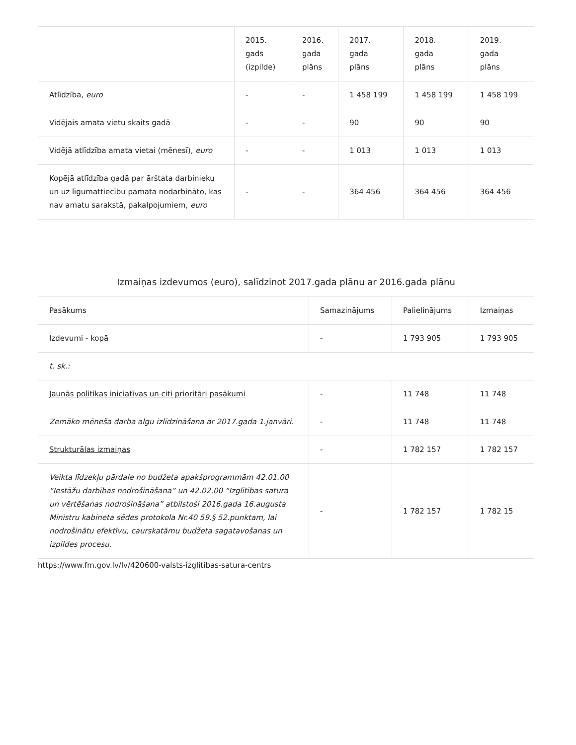| | 2015. gads (izpilde) | 2016. gada plāns | 2017. gada plāns | 2018. gada plāns | 2019. gada plāns |
| --- | --- | --- | --- | --- | --- |
| Atlīdzība, euro | - | - | 1 458 199 | 1 458 199 | 1 458 199 |
| Vidējais amata vietu skaits gadā | - | - | 90 | 90 | 90 |
| Vidējā atlīdzība amata vietai (mēnesī), euro | - | - | 1 013 | 1 013 | 1 013 |
| Kopējā atlīdzība gadā par ārštata darbinieku un uz līgumattiecību pamata nodarbināto, kas nav amatu sarakstā, pakalpojumiem, euro | - | - | 364 456 | 364 456 | 364 456 |
| Izmaiņas izdevumos (euro), salīdzinot 2017.gada plānu ar 2016.gada plānu | | | |
| --- | --- | --- | --- |
| Pasākums | Samazinājums | Palielinājums | Izmaiņas |
| Izdevumi - kopā | - | 1 793 905 | 1 793 905 |
| t. sk.: | | | |
| Jaunās politikas iniciatīvas un citi prioritāri pasākumi | - | 11 748 | 11 748 |
| Zemāko mēneša darba algu izlīdzināšana ar 2017.gada 1.janvāri. | - | 11 748 | 11 748 |
| Strukturālas izmaiņas | - | 1 782 157 | 1 782 157 |
| Veikta līdzekļu pārdale no budžeta apakšprogrammām 42.01.00 “Iestāžu darbības nodrošināšana” un 42.02.00 “Izglītības satura un vērtēšanas nodrošināšana” atbilstoši 2016.gada 16.augusta Ministru kabineta sēdes protokola Nr.40 59.§ 52.punktam, lai nodrošinātu efektīvu, caurskatāmu budžeta sagatavošanas un izpildes procesu. | - | 1 782 157 | 1 782 15 |
https://www.fm.gov.lv/lv/420600-valsts-izglitibas-satura-centrs